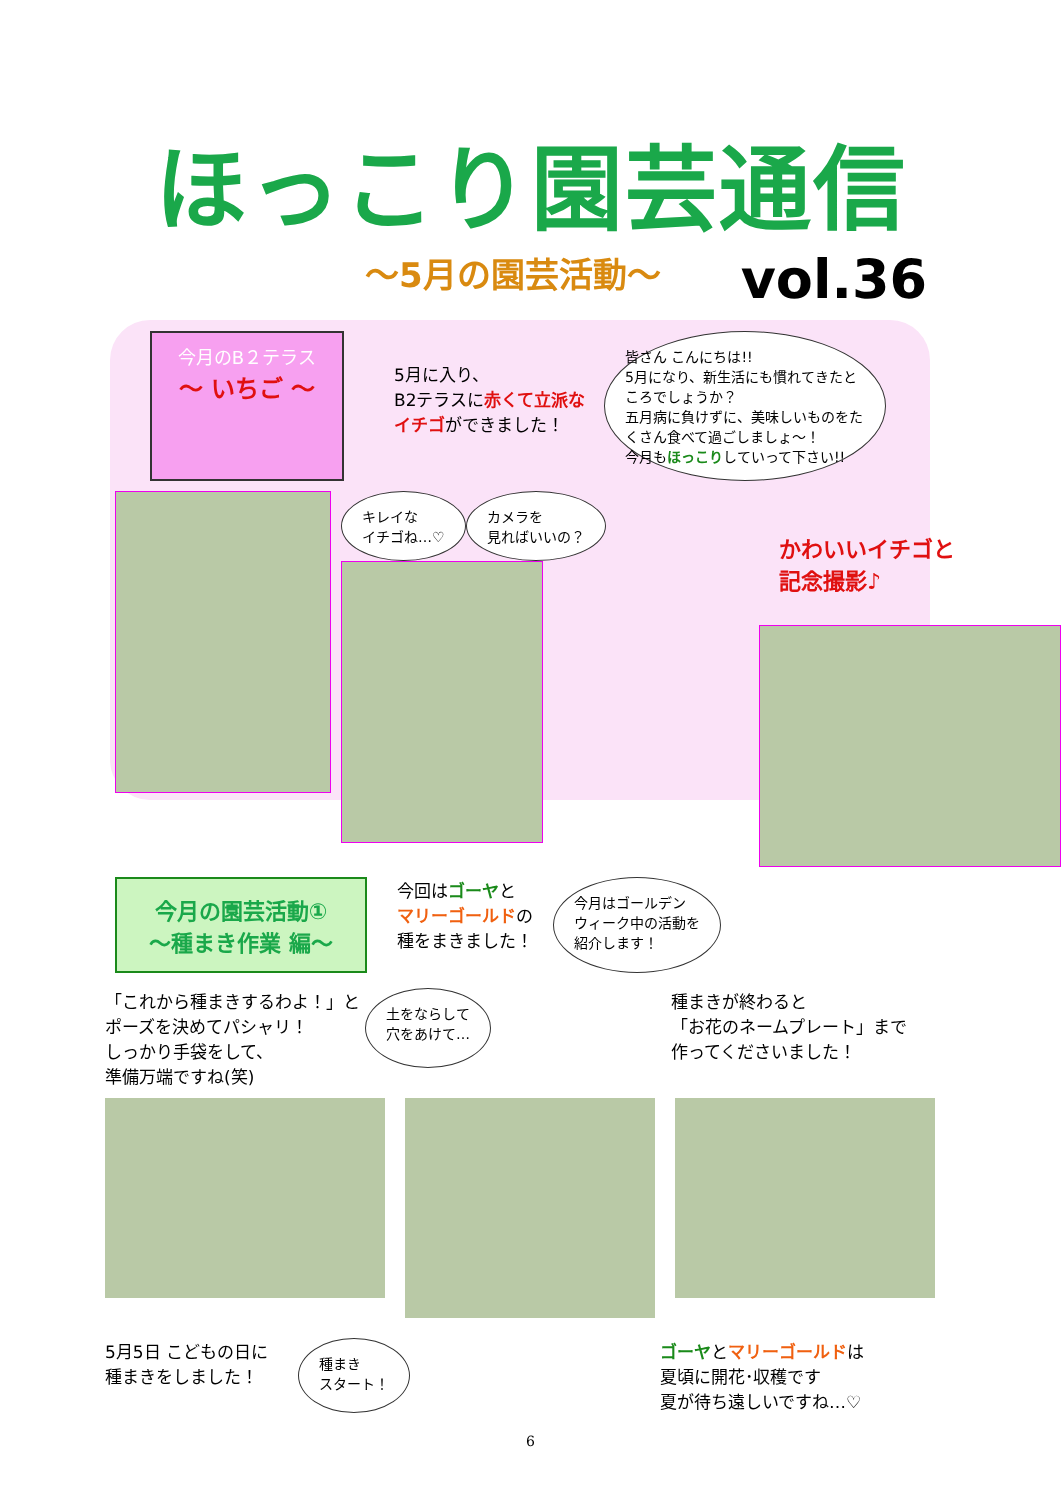ほっこり園芸通信
～5月の園芸活動～
vol.36
今月のB２テラス
～ いちご ～
5月に入り、
B2テラスに赤くて立派な
イチゴができました！
皆さん こんにちは!!
5月になり、新生活にも慣れてきたところでしょうか？
五月病に負けずに、美味しいものをたくさん食べて過ごしましょ～！
今月もほっこりしていって下さい!!
キレイな
イチゴね…♡
カメラを
見ればいいの？
かわいいイチゴと
記念撮影♪
今月の園芸活動①
～種まき作業 編～
今回はゴーヤと
マリーゴールドの
種をまきました！
今月はゴールデン
ウィーク中の活動を
紹介します！
「これから種まきするわよ！」と
ポーズを決めてパシャリ！
しっかり手袋をして、
準備万端ですね(笑)
土をならして
穴をあけて…
種まきが終わると
「お花のネームプレート」まで
作ってくださいました！
5月5日 こどもの日に
種まきをしました！
種まき
スタート！
ゴーヤとマリーゴールドは
夏頃に開花･収穫です
夏が待ち遠しいですね…♡
6